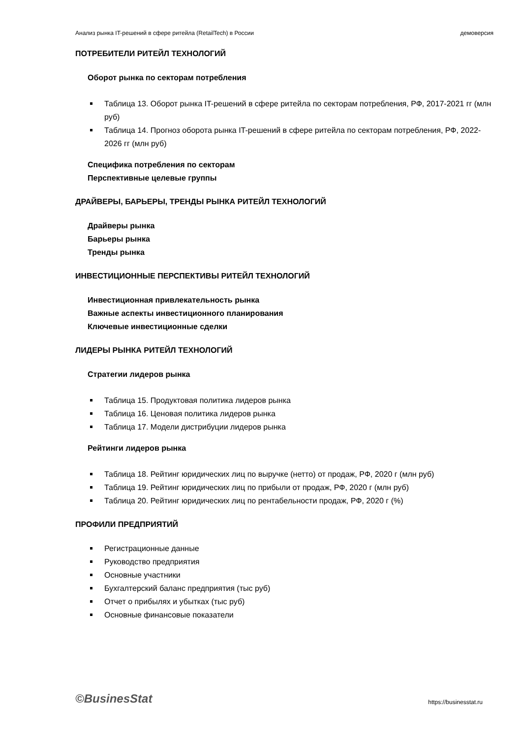Анализ рынка IT-решений в сфере ритейла (RetailTech) в России демоверсия
ПОТРЕБИТЕЛИ РИТЕЙЛ ТЕХНОЛОГИЙ
Оборот рынка по секторам потребления
Таблица 13. Оборот рынка IT-решений в сфере ритейла по секторам потребления, РФ, 2017-2021 гг (млн руб)
Таблица 14. Прогноз оборота рынка IT-решений в сфере ритейла по секторам потребления, РФ, 2022-2026 гг (млн руб)
Специфика потребления по секторам
Перспективные целевые группы
ДРАЙВЕРЫ, БАРЬЕРЫ, ТРЕНДЫ РЫНКА РИТЕЙЛ ТЕХНОЛОГИЙ
Драйверы рынка
Барьеры рынка
Тренды рынка
ИНВЕСТИЦИОННЫЕ ПЕРСПЕКТИВЫ РИТЕЙЛ ТЕХНОЛОГИЙ
Инвестиционная привлекательность рынка
Важные аспекты инвестиционного планирования
Ключевые инвестиционные сделки
ЛИДЕРЫ РЫНКА РИТЕЙЛ ТЕХНОЛОГИЙ
Стратегии лидеров рынка
Таблица 15. Продуктовая политика лидеров рынка
Таблица 16. Ценовая политика лидеров рынка
Таблица 17. Модели дистрибуции лидеров рынка
Рейтинги лидеров рынка
Таблица 18. Рейтинг юридических лиц по выручке (нетто) от продаж, РФ, 2020 г (млн руб)
Таблица 19. Рейтинг юридических лиц по прибыли от продаж, РФ, 2020 г (млн руб)
Таблица 20. Рейтинг юридических лиц по рентабельности продаж, РФ, 2020 г (%)
ПРОФИЛИ ПРЕДПРИЯТИЙ
Регистрационные данные
Руководство предприятия
Основные участники
Бухгалтерский баланс предприятия (тыс руб)
Отчет о прибылях и убытках (тыс руб)
Основные финансовые показатели
©BusinesStat https://businesstat.ru